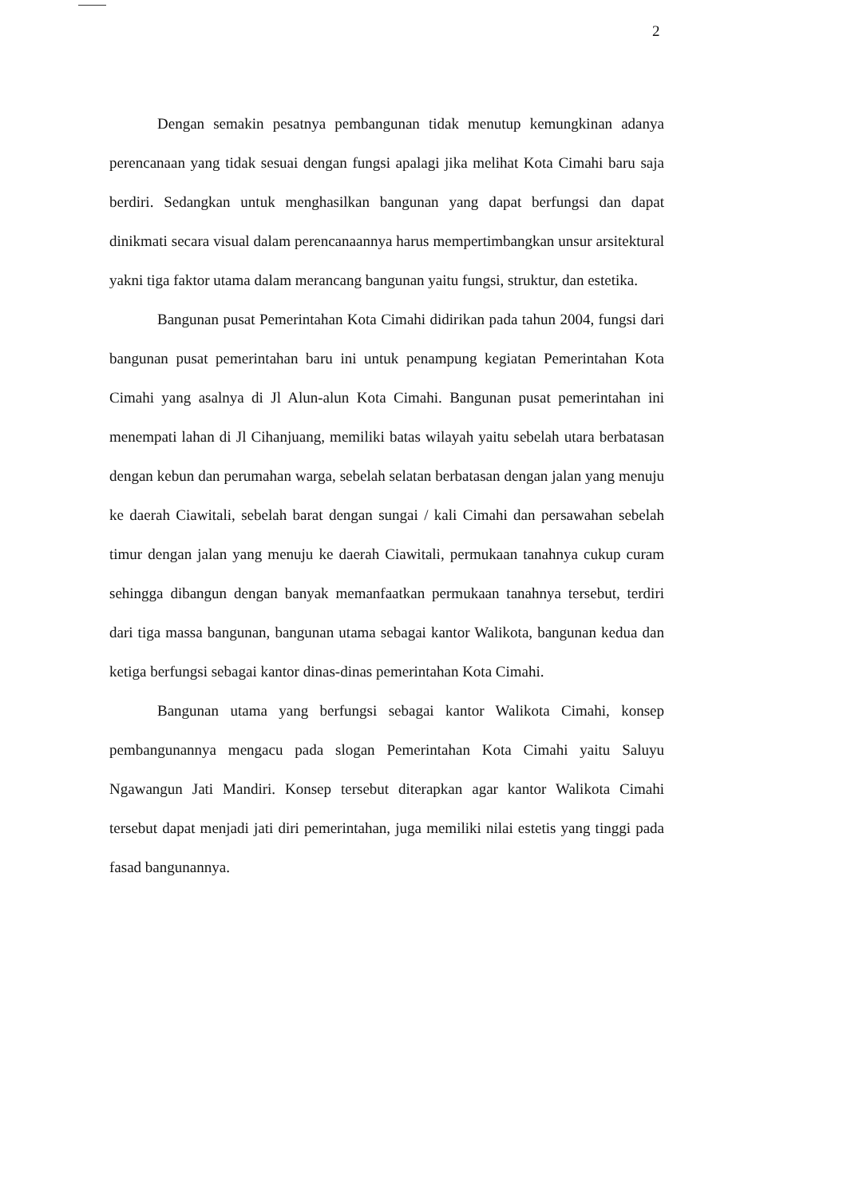2
Dengan semakin pesatnya pembangunan tidak menutup kemungkinan adanya perencanaan yang tidak sesuai dengan fungsi apalagi jika melihat Kota Cimahi baru saja berdiri. Sedangkan untuk menghasilkan bangunan yang dapat berfungsi dan dapat dinikmati secara visual dalam perencanaannya harus mempertimbangkan unsur arsitektural yakni tiga faktor utama dalam merancang bangunan yaitu fungsi, struktur, dan estetika.
Bangunan pusat Pemerintahan Kota Cimahi didirikan pada tahun 2004, fungsi dari bangunan pusat pemerintahan baru ini untuk penampung kegiatan Pemerintahan Kota Cimahi yang asalnya di Jl Alun-alun Kota Cimahi. Bangunan pusat pemerintahan ini menempati lahan di Jl Cihanjuang, memiliki batas wilayah yaitu sebelah utara berbatasan dengan kebun dan perumahan warga, sebelah selatan berbatasan dengan jalan yang menuju ke daerah Ciawitali, sebelah barat dengan sungai / kali Cimahi dan persawahan sebelah timur dengan jalan yang menuju ke daerah Ciawitali, permukaan tanahnya cukup curam sehingga dibangun dengan banyak memanfaatkan permukaan tanahnya tersebut, terdiri dari tiga massa bangunan, bangunan utama sebagai kantor Walikota, bangunan kedua dan ketiga berfungsi sebagai kantor dinas-dinas pemerintahan Kota Cimahi.
Bangunan utama yang berfungsi sebagai kantor Walikota Cimahi, konsep pembangunannya mengacu pada slogan Pemerintahan Kota Cimahi yaitu Saluyu Ngawangun Jati Mandiri. Konsep tersebut diterapkan agar kantor Walikota Cimahi tersebut dapat menjadi jati diri pemerintahan, juga memiliki nilai estetis yang tinggi pada fasad bangunannya.